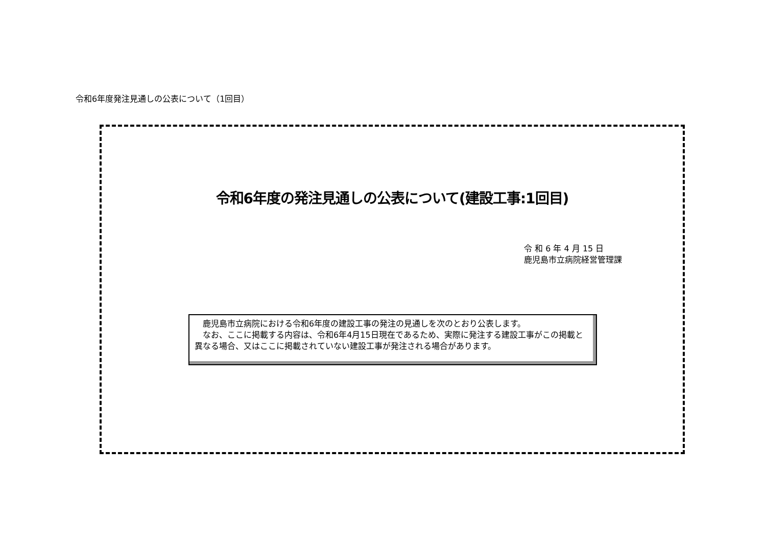令和6年度発注見通しの公表について（1回目）
令和6年度の発注見通しの公表について(建設工事:1回目)
令 和 6 年 4 月 15 日
鹿児島市立病院経営管理課
　鹿児島市立病院における令和6年度の建設工事の発注の見通しを次のとおり公表します。
　なお、ここに掲載する内容は、令和6年4月15日現在であるため、実際に発注する建設工事がこの掲載と異なる場合、又はここに掲載されていない建設工事が発注される場合があります。